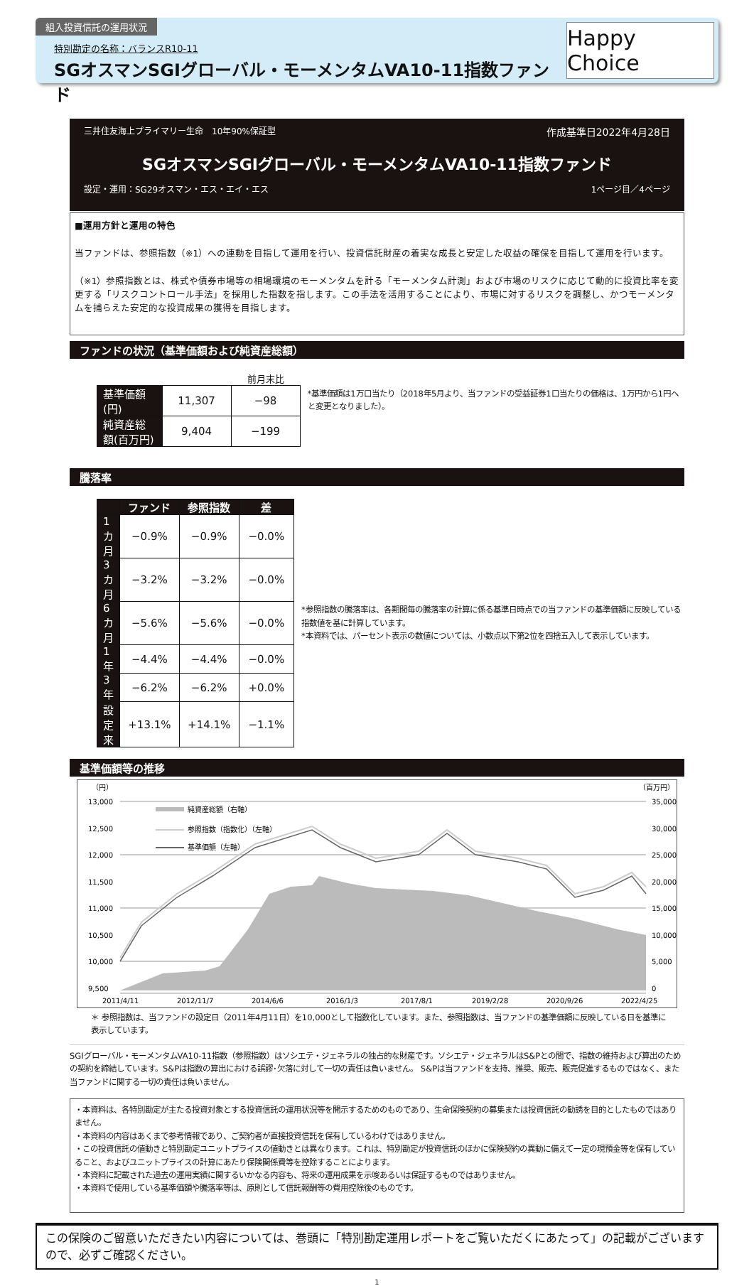組入投資信託の運用状況
特別勘定の名称：バランスR10-11
SGオスマンSGIグローバル・モーメンタムVA10-11指数ファンド
Happy Choice
三井住友海上プライマリー生命　10年90%保証型 作成基準日2022年4月28日
SGオスマンSGIグローバル・モーメンタムVA10-11指数ファンド
設定・運用：SG29オスマン・エス・エイ・エス 1ページ目／4ページ
■運用方針と運用の特色
当ファンドは、参照指数（※1）への連動を目指して運用を行い、投資信託財産の着実な成長と安定した収益の確保を目指して運用を行います。
（※1）参照指数とは、株式や債券市場等の相場環境のモーメンタムを計る「モーメンタム計測」および市場のリスクに応じて動的に投資比率を変更する「リスクコントロール手法」を採用した指数を指します。この手法を活用することにより、市場に対するリスクを調整し、かつモーメンタムを捕らえた安定的な投資成果の獲得を目指します。
ファンドの状況（基準価額および純資産総額）
| | | 前月末比 |
| --- | --- | --- |
| 基準価額(円) | 11,307 | −98 |
| 純資産総額(百万円) | 9,404 | −199 |
*基準価額は1万口当たり（2018年5月より、当ファンドの受益証券1口当たりの価格は、1万円から1円へと変更となりました）。
騰落率
| | ファンド | 参照指数 | 差 |
| --- | --- | --- | --- |
| 1カ月 | −0.9% | −0.9% | −0.0% |
| 3カ月 | −3.2% | −3.2% | −0.0% |
| 6カ月 | −5.6% | −5.6% | −0.0% |
| 1年 | −4.4% | −4.4% | −0.0% |
| 3年 | −6.2% | −6.2% | +0.0% |
| 設定来 | +13.1% | +14.1% | −1.1% |
*参照指数の騰落率は、各期間毎の騰落率の計算に係る基準日時点での当ファンドの基準価額に反映している指数値を基に計算しています。
*本資料では、パーセント表示の数値については、小数点以下第2位を四捨五入して表示しています。
基準価額等の推移
（円）
（百万円）
13,000
12,500
12,000
11,500
11,000
10,500
10,000
9,500
35,000
30,000
25,000
20,000
15,000
10,000
5,000
0
純資産総額（右軸）
参照指数（指数化）（左軸）
基準価額（左軸）
2011/4/11
2012/11/7
2014/6/6
2016/1/3
2017/8/1
2019/2/28
2020/9/26
2022/4/25
＊ 参照指数は、当ファンドの設定日（2011年4月11日）を10,000として指数化しています。また、参照指数は、当ファンドの基準価額に反映している日を基準に表示しています。
SGIグローバル・モーメンタムVA10-11指数（参照指数）はソシエテ・ジェネラルの独占的な財産です。ソシエテ・ジェネラルはS&Pとの間で、指数の維持および算出のための契約を締結しています。S&Pは指数の算出における誤謬･欠落に対して一切の責任は負いません。 S&Pは当ファンドを支持、推奨、販売、販売促進するものではなく、また当ファンドに関する一切の責任は負いません。
・本資料は、各特別勘定が主たる投資対象とする投資信託の運用状況等を開示するためのものであり、生命保険契約の募集または投資信託の勧誘を目的としたものではありません。
・本資料の内容はあくまで参考情報であり、ご契約者が直接投資信託を保有しているわけではありません。
・この投資信託の値動きと特別勘定ユニットプライスの値動きとは異なります。これは、特別勘定が投資信託のほかに保険契約の異動に備えて一定の現預金等を保有していること、およびユニットプライスの計算にあたり保険関係費等を控除することによります。
・本資料に記載された過去の運用実績に関するいかなる内容も、将来の運用成果を示唆あるいは保証するものではありません。
・本資料で使用している基準価額や騰落率等は、原則として信託報酬等の費用控除後のものです。
この保険のご留意いただきたい内容については、巻頭に「特別勘定運用レポートをご覧いただくにあたって」の記載がございますので、必ずご確認ください。
1